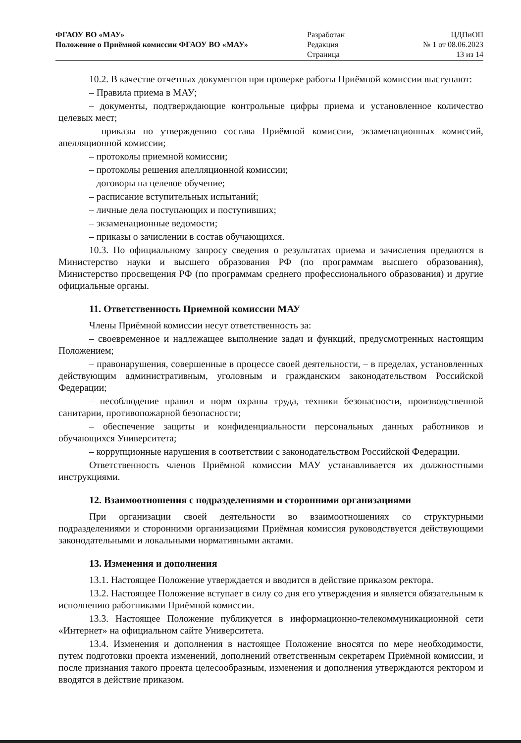ФГАОУ ВО «МАУ»
Положение о Приёмной комиссии ФГАОУ ВО «МАУ»
Разработан
Редакция
Страница
ЦДПиОП
№ 1 от 08.06.2023
13 из 14
10.2. В качестве отчетных документов при проверке работы Приёмной комиссии выступают:
– Правила приема в МАУ;
– документы, подтверждающие контрольные цифры приема и установленное количество целевых мест;
– приказы по утверждению состава Приёмной комиссии, экзаменационных комиссий, апелляционной комиссии;
– протоколы приемной комиссии;
– протоколы решения апелляционной комиссии;
– договоры на целевое обучение;
– расписание вступительных испытаний;
– личные дела поступающих и поступивших;
– экзаменационные ведомости;
– приказы о зачислении в состав обучающихся.
10.3. По официальному запросу сведения о результатах приема и зачисления предаются в Министерство науки и высшего образования РФ (по программам высшего образования), Министерство просвещения РФ (по программам среднего профессионального образования) и другие официальные органы.
11. Ответственность Приемной комиссии МАУ
Члены Приёмной комиссии несут ответственность за:
– своевременное и надлежащее выполнение задач и функций, предусмотренных настоящим Положением;
– правонарушения, совершенные в процессе своей деятельности, – в пределах, установленных действующим административным, уголовным и гражданским законодательством Российской Федерации;
– несоблюдение правил и норм охраны труда, техники безопасности, производственной санитарии, противопожарной безопасности;
– обеспечение защиты и конфиденциальности персональных данных работников и обучающихся Университета;
– коррупционные нарушения в соответствии с законодательством Российской Федерации.
Ответственность членов Приёмной комиссии МАУ устанавливается их должностными инструкциями.
12. Взаимоотношения с подразделениями и сторонними организациями
При организации своей деятельности во взаимоотношениях со структурными подразделениями и сторонними организациями Приёмная комиссия руководствуется действующими законодательными и локальными нормативными актами.
13. Изменения и дополнения
13.1. Настоящее Положение утверждается и вводится в действие приказом ректора.
13.2. Настоящее Положение вступает в силу со дня его утверждения и является обязательным к исполнению работниками Приёмной комиссии.
13.3. Настоящее Положение публикуется в информационно-телекоммуникационной сети «Интернет» на официальном сайте Университета.
13.4. Изменения и дополнения в настоящее Положение вносятся по мере необходимости, путем подготовки проекта изменений, дополнений ответственным секретарем Приёмной комиссии, и после признания такого проекта целесообразным, изменения и дополнения утверждаются ректором и вводятся в действие приказом.